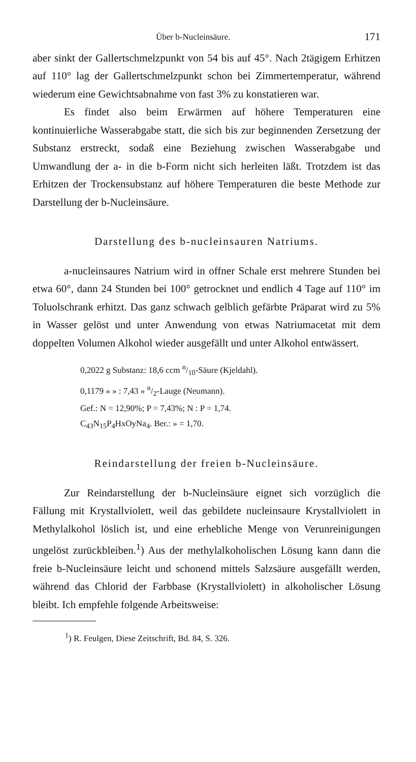Über b-Nucleinsäure. 171
aber sinkt der Gallertschmelzpunkt von 54 bis auf 45°. Nach 2tägigem Erhitzen auf 110° lag der Gallertschmelzpunkt schon bei Zimmertemperatur, während wiederum eine Gewichtsabnahme von fast 3% zu konstatieren war.
Es findet also beim Erwärmen auf höhere Temperaturen eine kontinuierliche Wasserabgabe statt, die sich bis zur beginnenden Zersetzung der Substanz erstreckt, sodaß eine Beziehung zwischen Wasserabgabe und Umwandlung der a- in die b-Form nicht sich herleiten läßt. Trotzdem ist das Erhitzen der Trockensubstanz auf höhere Temperaturen die beste Methode zur Darstellung der b-Nucleinsäure.
Darstellung des b-nucleinsauren Natriums.
a-nucleinsaures Natrium wird in offner Schale erst mehrere Stunden bei etwa 60°, dann 24 Stunden bei 100° getrocknet und endlich 4 Tage auf 110° im Toluolschrank erhitzt. Das ganz schwach gelblich gefärbte Präparat wird zu 5% in Wasser gelöst und unter Anwendung von etwas Natriumacetat mit dem doppelten Volumen Alkohol wieder ausgefällt und unter Alkohol entwässert.
0,2022 g Substanz: 18,6 ccm n/10-Säure (Kjeldahl).
0,1179 » » : 7,43 » n/2-Lauge (Neumann).
Gef.: N = 12,90%; P = 7,43%; N : P = 1,74.
C<sub>43</sub>N<sub>15</sub>P<sub>4</sub>HxOyNa<sub>4</sub>. Ber.: » = 1,70.
Reindarstellung der freien b-Nucleinsäure.
Zur Reindarstellung der b-Nucleinsäure eignet sich vorzüglich die Fällung mit Krystallviolett, weil das gebildete nucleinsaure Krystallviolett in Methylalkohol löslich ist, und eine erhebliche Menge von Verunreinigungen ungelöst zurückbleiben.<sup>1</sup>) Aus der methylalkoholischen Lösung kann dann die freie b-Nucleinsäure leicht und schonend mittels Salzsäure ausgefällt werden, während das Chlorid der Farbbase (Krystallviolett) in alkoholischer Lösung bleibt. Ich empfehle folgende Arbeitsweise:
<sup>1</sup>) R. Feulgen, Diese Zeitschrift, Bd. 84, S. 326.